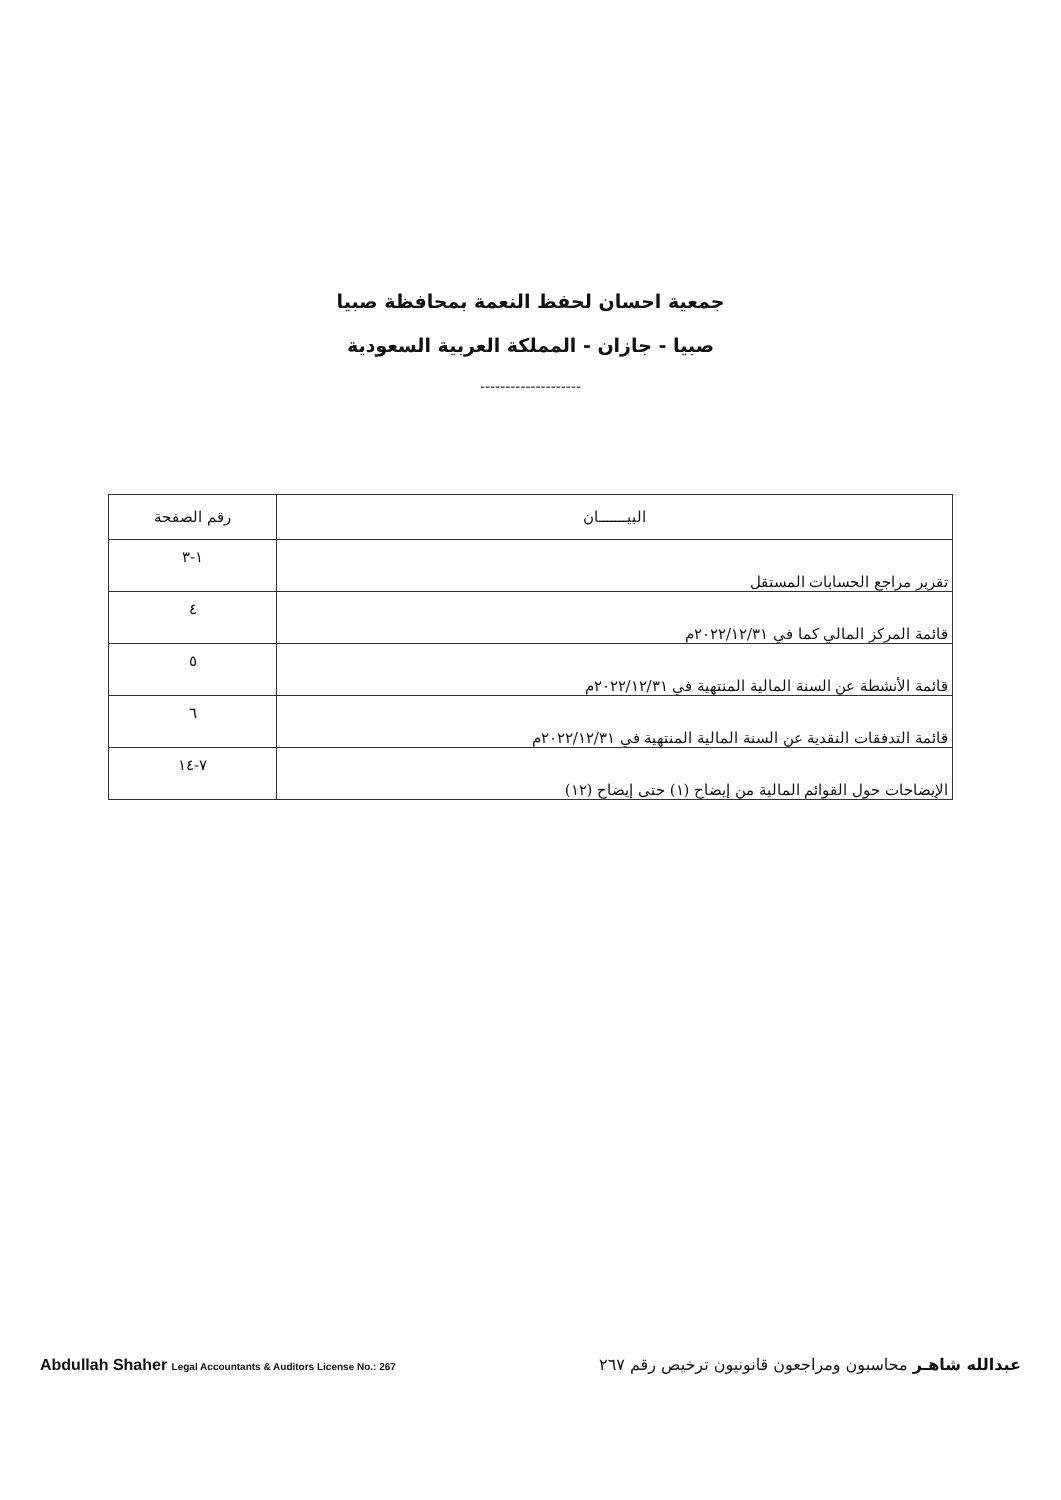جمعية احسان لحفظ النعمة بمحافظة صبيا
صبيا - جازان - المملكة العربية السعودية
--------------------
| البيـــــــان | رقم الصفحة |
| --- | --- |
| تقرير مراجع الحسابات المستقل | ١-٣ |
| قائمة المركز المالي كما في ٢٠٢٢/١٢/٣١م | ٤ |
| قائمة الأنشطة عن السنة المالية المنتهية في ٢٠٢٢/١٢/٣١م | ٥ |
| قائمة التدفقات النقدية عن السنة المالية المنتهية في ٢٠٢٢/١٢/٣١م | ٦ |
| الإيضاحات حول القوائم المالية من إيضاح (١) حتى إيضاح (١٢) | ٧-١٤ |
Abdullah Shaher Legal Accountants & Auditors License No.: 267
عبدالله شاهـر محاسبون ومراجعون قانونيون ترخيص رقم ٢٦٧